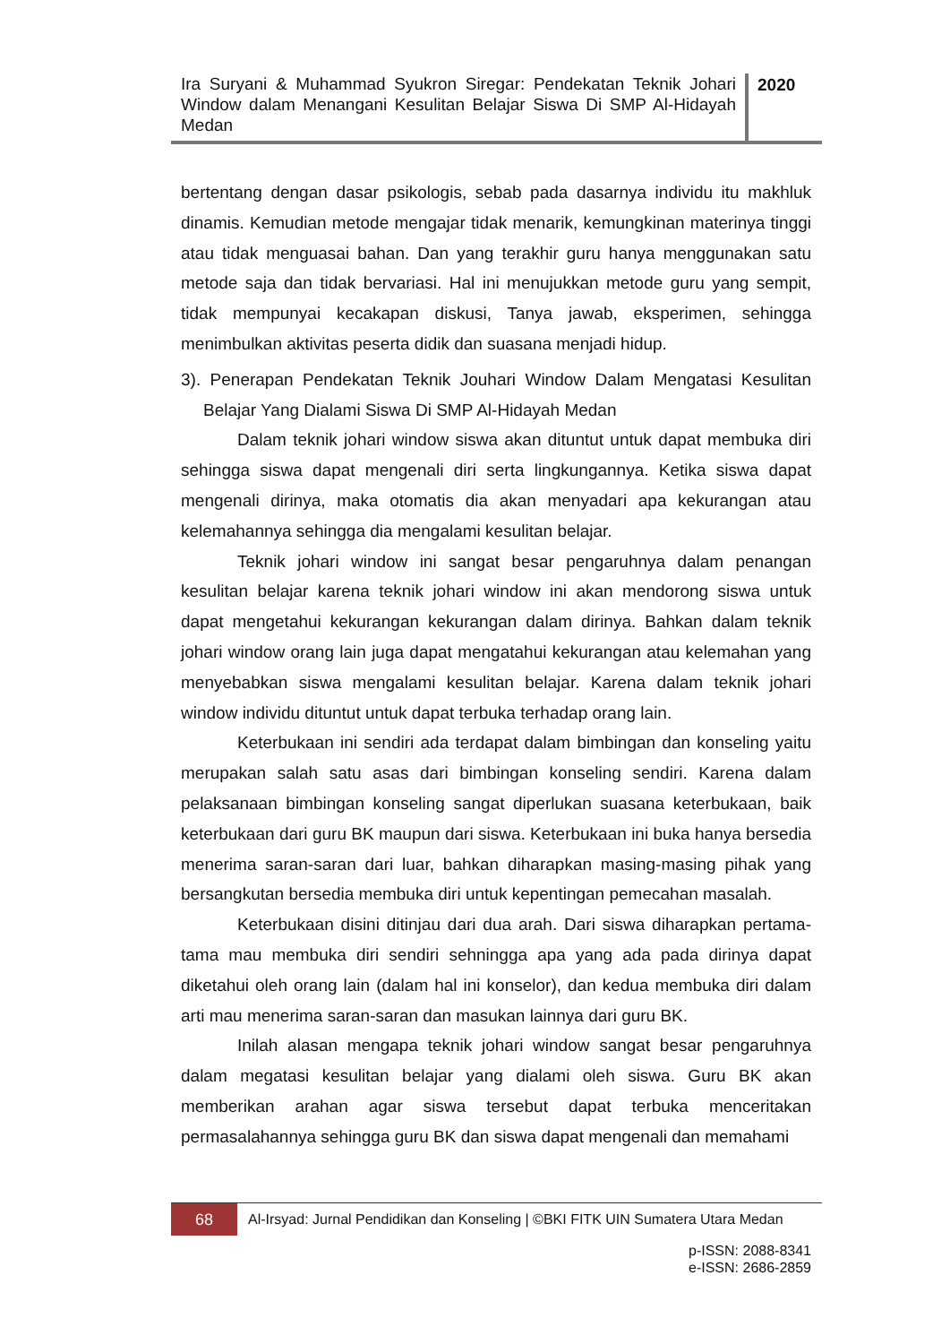Ira Suryani & Muhammad Syukron Siregar: Pendekatan Teknik Johari Window dalam Menangani Kesulitan Belajar Siswa Di SMP Al-Hidayah Medan
2020
bertentang dengan dasar psikologis, sebab pada dasarnya individu itu makhluk dinamis. Kemudian metode mengajar tidak menarik, kemungkinan materinya tinggi atau tidak menguasai bahan. Dan yang terakhir guru hanya menggunakan satu metode saja dan tidak bervariasi. Hal ini menujukkan metode guru yang sempit, tidak mempunyai kecakapan diskusi, Tanya jawab, eksperimen, sehingga menimbulkan aktivitas peserta didik dan suasana menjadi hidup.
3). Penerapan Pendekatan Teknik Jouhari Window Dalam Mengatasi Kesulitan Belajar Yang Dialami Siswa Di SMP Al-Hidayah Medan
Dalam teknik johari window siswa akan dituntut untuk dapat membuka diri sehingga siswa dapat mengenali diri serta lingkungannya. Ketika siswa dapat mengenali dirinya, maka otomatis dia akan menyadari apa kekurangan atau kelemahannya sehingga dia mengalami kesulitan belajar.
Teknik johari window ini sangat besar pengaruhnya dalam penangan kesulitan belajar karena teknik johari window ini akan mendorong siswa untuk dapat mengetahui kekurangan kekurangan dalam dirinya. Bahkan dalam teknik johari window orang lain juga dapat mengatahui kekurangan atau kelemahan yang menyebabkan siswa mengalami kesulitan belajar. Karena dalam teknik johari window individu dituntut untuk dapat terbuka terhadap orang lain.
Keterbukaan ini sendiri ada terdapat dalam bimbingan dan konseling yaitu merupakan salah satu asas dari bimbingan konseling sendiri. Karena dalam pelaksanaan bimbingan konseling sangat diperlukan suasana keterbukaan, baik keterbukaan dari guru BK maupun dari siswa. Keterbukaan ini buka hanya bersedia menerima saran-saran dari luar, bahkan diharapkan masing-masing pihak yang bersangkutan bersedia membuka diri untuk kepentingan pemecahan masalah.
Keterbukaan disini ditinjau dari dua arah. Dari siswa diharapkan pertama-tama mau membuka diri sendiri sehningga apa yang ada pada dirinya dapat diketahui oleh orang lain (dalam hal ini konselor), dan kedua membuka diri dalam arti mau menerima saran-saran dan masukan lainnya dari guru BK.
Inilah alasan mengapa teknik johari window sangat besar pengaruhnya dalam megatasi kesulitan belajar yang dialami oleh siswa. Guru BK akan memberikan arahan agar siswa tersebut dapat terbuka menceritakan permasalahannya sehingga guru BK dan siswa dapat mengenali dan memahami
68
Al-Irsyad: Jurnal Pendidikan dan Konseling | ©BKI FITK UIN Sumatera Utara Medan
p-ISSN: 2088-8341
e-ISSN: 2686-2859